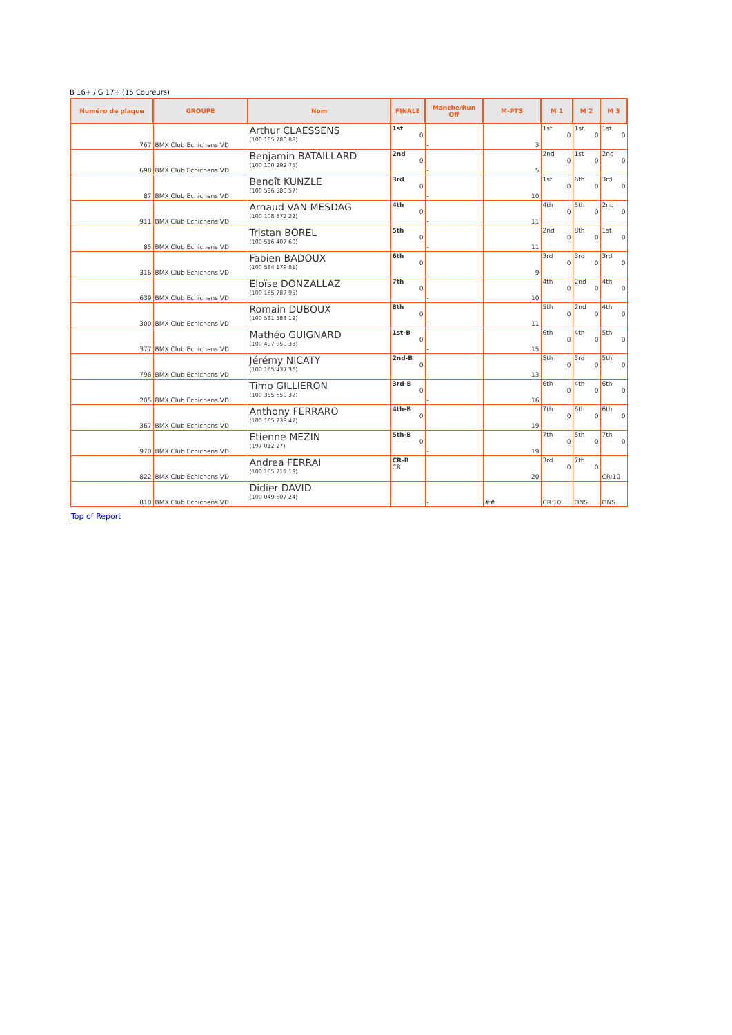B 16+ / G 17+ (15 Coureurs)
| Numéro de plaque | GROUPE | Nom | FINALE | Manche/Run Off | M-PTS | M 1 | M 2 | M 3 |
| --- | --- | --- | --- | --- | --- | --- | --- | --- |
| 767 | BMX Club Echichens VD | Arthur CLAESSENS (100 165 780 88) | 1st 0 | - | 3 | 1st 0 | 1st 0 | 1st 0 |
| 698 | BMX Club Echichens VD | Benjamin BATAILLARD (100 100 292 75) | 2nd 0 | - | 5 | 2nd 0 | 1st 0 | 2nd 0 |
| 87 | BMX Club Echichens VD | Benoît KUNZLE (100 536 580 57) | 3rd 0 | - | 10 | 1st 0 | 6th 0 | 3rd 0 |
| 911 | BMX Club Echichens VD | Arnaud VAN MESDAG (100 108 872 22) | 4th 0 | - | 11 | 4th 0 | 5th 0 | 2nd 0 |
| 85 | BMX Club Echichens VD | Tristan BOREL (100 516 407 60) | 5th 0 | - | 11 | 2nd 0 | 8th 0 | 1st 0 |
| 316 | BMX Club Echichens VD | Fabien BADOUX (100 534 179 81) | 6th 0 | - | 9 | 3rd 0 | 3rd 0 | 3rd 0 |
| 639 | BMX Club Echichens VD | Eloïse DONZALLAZ (100 165 787 95) | 7th 0 | - | 10 | 4th 0 | 2nd 0 | 4th 0 |
| 300 | BMX Club Echichens VD | Romain DUBOUX (100 531 588 12) | 8th 0 | - | 11 | 5th 0 | 2nd 0 | 4th 0 |
| 377 | BMX Club Echichens VD | Mathéo GUIGNARD (100 497 950 33) | 1st-B 0 | - | 15 | 6th 0 | 4th 0 | 5th 0 |
| 796 | BMX Club Echichens VD | Jérémy NICATY (100 165 437 36) | 2nd-B 0 | - | 13 | 5th 0 | 3rd 0 | 5th 0 |
| 205 | BMX Club Echichens VD | Timo GILLIERON (100 355 650 32) | 3rd-B 0 | - | 16 | 6th 0 | 4th 0 | 6th 0 |
| 367 | BMX Club Echichens VD | Anthony FERRARO (100 165 739 47) | 4th-B 0 | - | 19 | 7th 0 | 6th 0 | 6th 0 |
| 970 | BMX Club Echichens VD | Etienne MEZIN (197 012 27) | 5th-B 0 | - | 19 | 7th 0 | 5th 0 | 7th 0 |
| 822 | BMX Club Echichens VD | Andrea FERRAI (100 165 711 19) | CR-B CR | - | 20 | 3rd 0 | 7th 0 | CR:10 |
| 810 | BMX Club Echichens VD | Didier DAVID (100 049 607 24) | | - | ## | CR:10 | DNS | DNS |
Top of Report